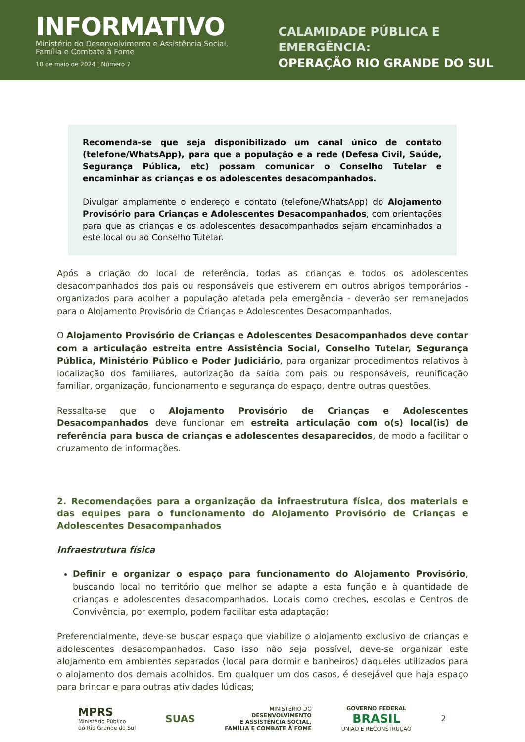INFORMATIVO
Ministério do Desenvolvimento e Assistência Social, Família e Combate à Fome
10 de maio de 2024 | Número 7
CALAMIDADE PÚBLICA E EMERGÊNCIA:
OPERAÇÃO RIO GRANDE DO SUL
Recomenda-se que seja disponibilizado um canal único de contato (telefone/WhatsApp), para que a população e a rede (Defesa Civil, Saúde, Segurança Pública, etc) possam comunicar o Conselho Tutelar e encaminhar as crianças e os adolescentes desacompanhados.
Divulgar amplamente o endereço e contato (telefone/WhatsApp) do Alojamento Provisório para Crianças e Adolescentes Desacompanhados, com orientações para que as crianças e os adolescentes desacompanhados sejam encaminhados a este local ou ao Conselho Tutelar.
Após a criação do local de referência, todas as crianças e todos os adolescentes desacompanhados dos pais ou responsáveis que estiverem em outros abrigos temporários - organizados para acolher a população afetada pela emergência - deverão ser remanejados para o Alojamento Provisório de Crianças e Adolescentes Desacompanhados.
O Alojamento Provisório de Crianças e Adolescentes Desacompanhados deve contar com a articulação estreita entre Assistência Social, Conselho Tutelar, Segurança Pública, Ministério Público e Poder Judiciário, para organizar procedimentos relativos à localização dos familiares, autorização da saída com pais ou responsáveis, reunificação familiar, organização, funcionamento e segurança do espaço, dentre outras questões.
Ressalta-se que o Alojamento Provisório de Crianças e Adolescentes Desacompanhados deve funcionar em estreita articulação com o(s) local(is) de referência para busca de crianças e adolescentes desaparecidos, de modo a facilitar o cruzamento de informações.
2. Recomendações para a organização da infraestrutura física, dos materiais e das equipes para o funcionamento do Alojamento Provisório de Crianças e Adolescentes Desacompanhados
Infraestrutura física
Definir e organizar o espaço para funcionamento do Alojamento Provisório, buscando local no território que melhor se adapte a esta função e à quantidade de crianças e adolescentes desacompanhados. Locais como creches, escolas e Centros de Convivência, por exemplo, podem facilitar esta adaptação;
Preferencialmente, deve-se buscar espaço que viabilize o alojamento exclusivo de crianças e adolescentes desacompanhados. Caso isso não seja possível, deve-se organizar este alojamento em ambientes separados (local para dormir e banheiros) daqueles utilizados para o alojamento dos demais acolhidos. Em qualquer um dos casos, é desejável que haja espaço para brincar e para outras atividades lúdicas;
MPRS
Ministério Público
do Rio Grande do Sul
SUAS
MINISTÉRIO DO
DESENVOLVIMENTO
E ASSISTÊNCIA SOCIAL,
FAMÍLIA E COMBATE À FOME
GOVERNO FEDERAL
BRASIL
UNIÃO E RECONSTRUÇÃO
2